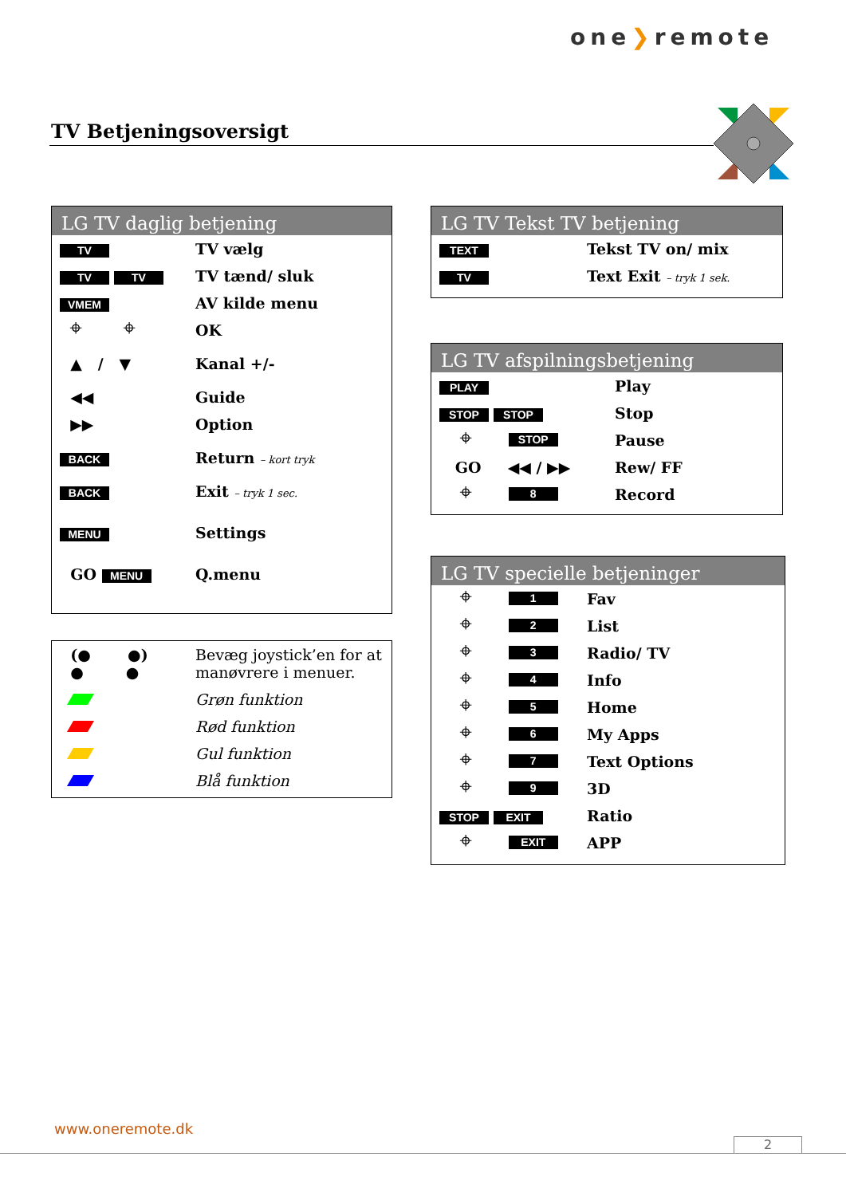one❯remote
TV Betjeningsoversigt
LG TV daglig betjening
| TV | TV vælg |
| TV TV | TV tænd/ sluk |
| VMEM | AV kilde menu |
| ⌖ ⌖ | OK |
| ▲ / ▼ | Kanal +/- |
| ◀◀ | Guide |
| ▶▶ | Option |
| BACK | Return – kort tryk |
| BACK | Exit – tryk 1 sec. |
| MENU | Settings |
| GO MENU | Q.menu |
| (● ●) ● ● | Bevæg joystick’en for at manøvrere i menuer. |
| | Grøn funktion |
| | Rød funktion |
| | Gul funktion |
| | Blå funktion |
LG TV Tekst TV betjening
| TEXT | Tekst TV on/ mix |
| TV | Text Exit – tryk 1 sek. |
LG TV afspilningsbetjening
| PLAY | Play |
| STOP STOP | Stop |
| ⌖ STOP | Pause |
| GO ◀◀ / ▶▶ | Rew/ FF |
| ⌖ 8 | Record |
LG TV specielle betjeninger
| ⌖ 1 | Fav |
| ⌖ 2 | List |
| ⌖ 3 | Radio/ TV |
| ⌖ 4 | Info |
| ⌖ 5 | Home |
| ⌖ 6 | My Apps |
| ⌖ 7 | Text Options |
| ⌖ 9 | 3D |
| STOP EXIT | Ratio |
| ⌖ EXIT | APP |
www.oneremote.dk
2